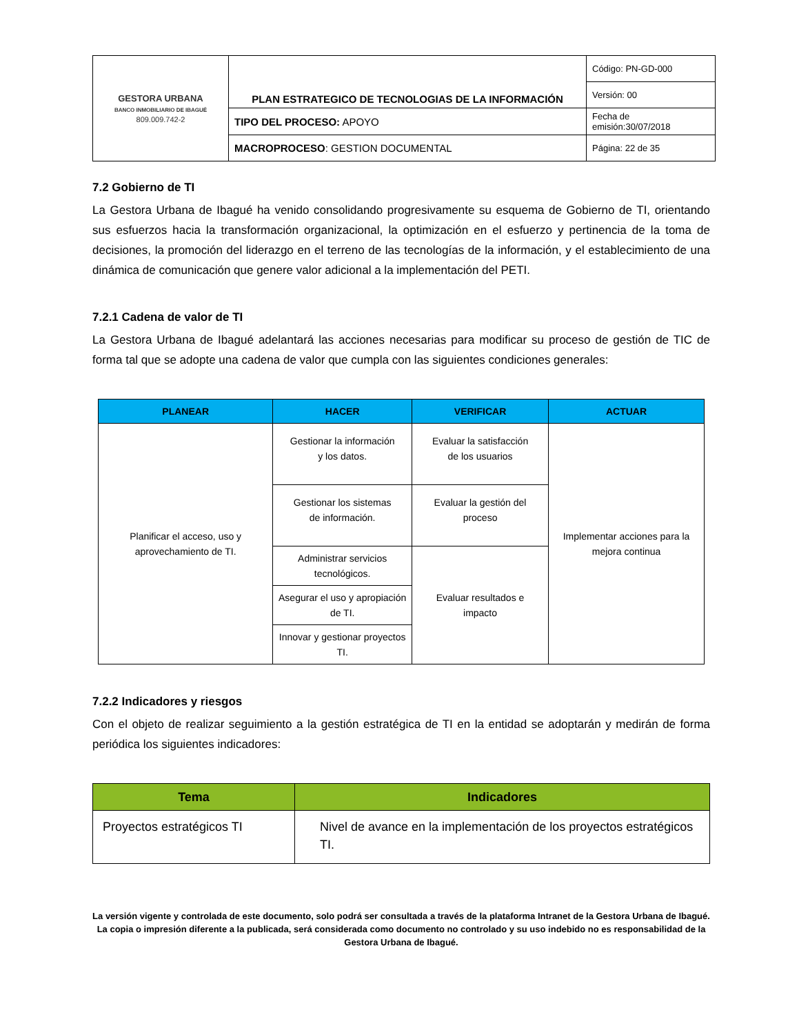| GESTORA URBANA BANCO INMOBILIARIO DE IBAGUÉ 809.009.742-2 | PLAN ESTRATEGICO DE TECNOLOGIAS DE LA INFORMACIÓN | Código: PN-GD-000 |
| | | Versión: 00 |
| | TIPO DEL PROCESO: APOYO | Fecha de emisión:30/07/2018 |
| | MACROPROCESO : GESTION DOCUMENTAL | Página: 22 de 35 |
7.2 Gobierno de TI
La Gestora Urbana de Ibagué ha venido consolidando progresivamente su esquema de Gobierno de TI, orientando sus esfuerzos hacia la transformación organizacional, la optimización en el esfuerzo y pertinencia de la toma de decisiones, la promoción del liderazgo en el terreno de las tecnologías de la información, y el establecimiento de una dinámica de comunicación que genere valor adicional a la implementación del PETI.
7.2.1 Cadena de valor de TI
La Gestora Urbana de Ibagué adelantará las acciones necesarias para modificar su proceso de gestión de TIC de forma tal que se adopte una cadena de valor que cumpla con las siguientes condiciones generales:
| PLANEAR | HACER | VERIFICAR | ACTUAR |
| --- | --- | --- | --- |
| Planificar el acceso, uso y aprovechamiento de TI. | Gestionar la información y los datos. | Evaluar la satisfacción de los usuarios | Implementar acciones para la mejora continua |
| | Gestionar los sistemas de información. | Evaluar la gestión del proceso | |
| | Administrar servicios tecnológicos. | Evaluar resultados e impacto | |
| | Asegurar el uso y apropiación de TI. | | |
| | Innovar y gestionar proyectos TI. | | |
7.2.2 Indicadores y riesgos
Con el objeto de realizar seguimiento a la gestión estratégica de TI en la entidad se adoptarán y medirán de forma periódica los siguientes indicadores:
| Tema | Indicadores |
| --- | --- |
| Proyectos estratégicos TI | Nivel de avance en la implementación de los proyectos estratégicos TI. |
La versión vigente y controlada de este documento, solo podrá ser consultada a través de la plataforma Intranet de la Gestora Urbana de Ibagué. La copia o impresión diferente a la publicada, será considerada como documento no controlado y su uso indebido no es responsabilidad de la Gestora Urbana de Ibagué.